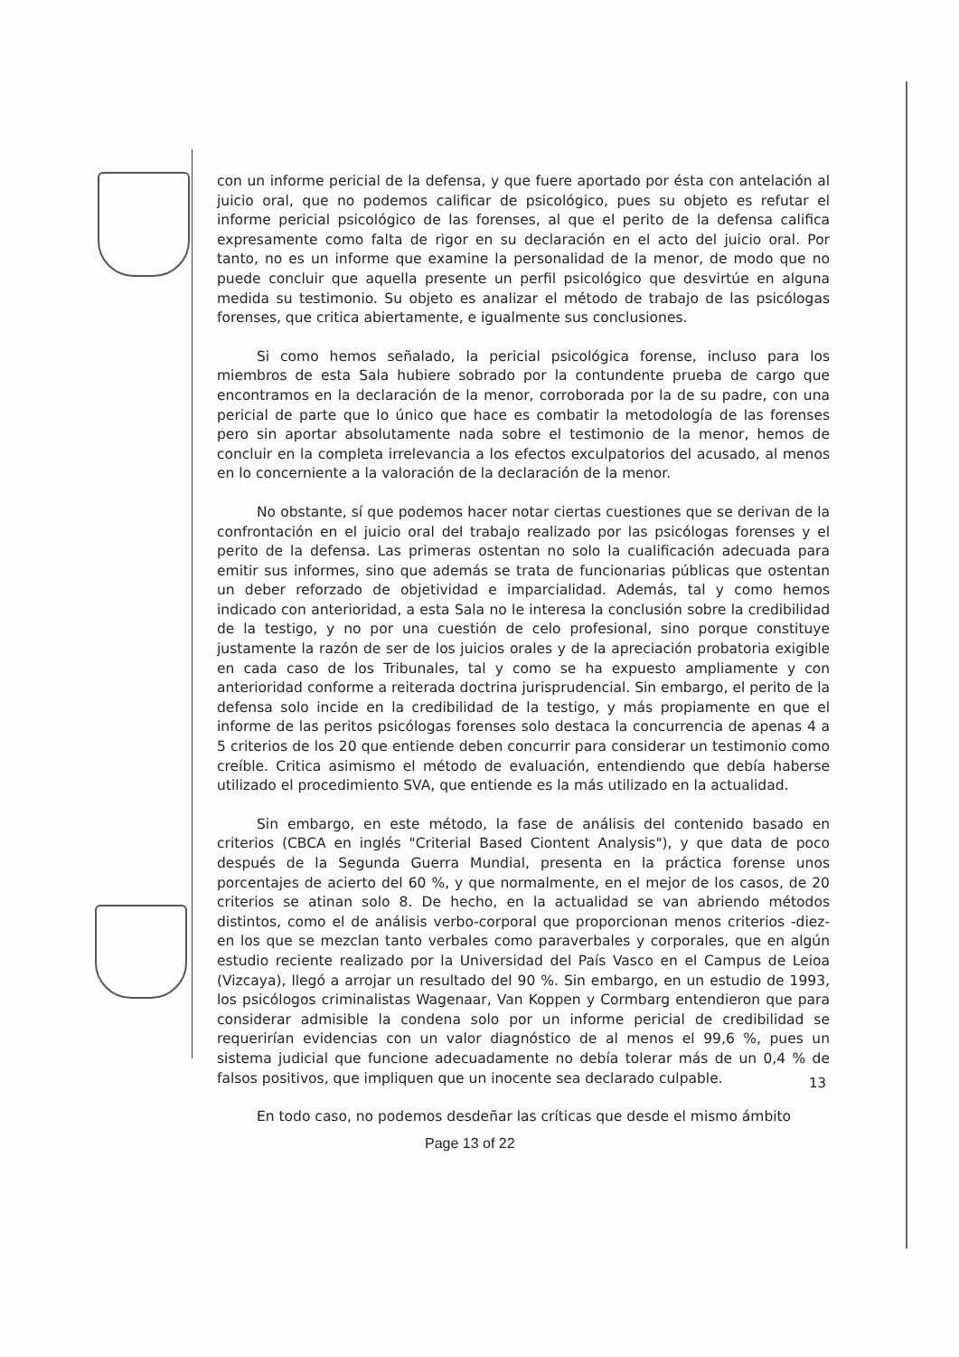con un informe pericial de la defensa, y que fuere aportado por ésta con antelación al juicio oral, que no podemos calificar de psicológico, pues su objeto es refutar el informe pericial psicológico de las forenses, al que el perito de la defensa califica expresamente como falta de rigor en su declaración en el acto del juicio oral. Por tanto, no es un informe que examine la personalidad de la menor, de modo que no puede concluir que aquella presente un perfil psicológico que desvirtúe en alguna medida su testimonio. Su objeto es analizar el método de trabajo de las psicólogas forenses, que critica abiertamente, e igualmente sus conclusiones.
Si como hemos señalado, la pericial psicológica forense, incluso para los miembros de esta Sala hubiere sobrado por la contundente prueba de cargo que encontramos en la declaración de la menor, corroborada por la de su padre, con una pericial de parte que lo único que hace es combatir la metodología de las forenses pero sin aportar absolutamente nada sobre el testimonio de la menor, hemos de concluir en la completa irrelevancia a los efectos exculpatorios del acusado, al menos en lo concerniente a la valoración de la declaración de la menor.
No obstante, sí que podemos hacer notar ciertas cuestiones que se derivan de la confrontación en el juicio oral del trabajo realizado por las psicólogas forenses y el perito de la defensa. Las primeras ostentan no solo la cualificación adecuada para emitir sus informes, sino que además se trata de funcionarias públicas que ostentan un deber reforzado de objetividad e imparcialidad. Además, tal y como hemos indicado con anterioridad, a esta Sala no le interesa la conclusión sobre la credibilidad de la testigo, y no por una cuestión de celo profesional, sino porque constituye justamente la razón de ser de los juicios orales y de la apreciación probatoria exigible en cada caso de los Tribunales, tal y como se ha expuesto ampliamente y con anterioridad conforme a reiterada doctrina jurisprudencial. Sin embargo, el perito de la defensa solo incide en la credibilidad de la testigo, y más propiamente en que el informe de las peritos psicólogas forenses solo destaca la concurrencia de apenas 4 a 5 criterios de los 20 que entiende deben concurrir para considerar un testimonio como creíble. Critica asimismo el método de evaluación, entendiendo que debía haberse utilizado el procedimiento SVA, que entiende es la más utilizado en la actualidad.
Sin embargo, en este método, la fase de análisis del contenido basado en criterios (CBCA en inglés "Criterial Based Ciontent Analysis"), y que data de poco después de la Segunda Guerra Mundial, presenta en la práctica forense unos porcentajes de acierto del 60 %, y que normalmente, en el mejor de los casos, de 20 criterios se atinan solo 8. De hecho, en la actualidad se van abriendo métodos distintos, como el de análisis verbo-corporal que proporcionan menos criterios -diez- en los que se mezclan tanto verbales como paraverbales y corporales, que en algún estudio reciente realizado por la Universidad del País Vasco en el Campus de Leioa (Vizcaya), llegó a arrojar un resultado del 90 %. Sin embargo, en un estudio de 1993, los psicólogos criminalistas Wagenaar, Van Koppen y Cormbarg entendieron que para considerar admisible la condena solo por un informe pericial de credibilidad se requerirían evidencias con un valor diagnóstico de al menos el 99,6 %, pues un sistema judicial que funcione adecuadamente no debía tolerar más de un 0,4 % de falsos positivos, que impliquen que un inocente sea declarado culpable.
En todo caso, no podemos desdeñar las críticas que desde el mismo ámbito
13
Page 13 of 22